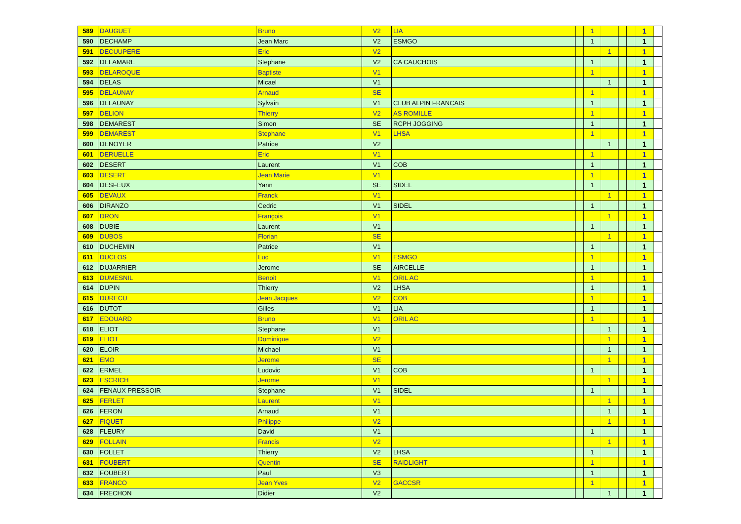| 589 | DAUGUET | Bruno | V2 | LIA | | 1 | | | | 1 | |
| 590 | DECHAMP | Jean Marc | V2 | ESMGO | | 1 | | | | 1 | |
| 591 | DECUUPERE | Eric | V2 | | | | 1 | | | 1 | |
| 592 | DELAMARE | Stephane | V2 | CA CAUCHOIS | | 1 | | | | 1 | |
| 593 | DELAROQUE | Baptiste | V1 | | | 1 | | | | 1 | |
| 594 | DELAS | Micael | V1 | | | | 1 | | | 1 | |
| 595 | DELAUNAY | Arnaud | SE | | | 1 | | | | 1 | |
| 596 | DELAUNAY | Sylvain | V1 | CLUB ALPIN FRANCAIS | | 1 | | | | 1 | |
| 597 | DELION | Thierry | V2 | AS ROMILLE | | 1 | | | | 1 | |
| 598 | DEMAREST | Simon | SE | RCPH JOGGING | | 1 | | | | 1 | |
| 599 | DEMAREST | Stephane | V1 | LHSA | | 1 | | | | 1 | |
| 600 | DENOYER | Patrice | V2 | | | | 1 | | | 1 | |
| 601 | DERUELLE | Eric | V1 | | | 1 | | | | 1 | |
| 602 | DESERT | Laurent | V1 | COB | | 1 | | | | 1 | |
| 603 | DESERT | Jean Marie | V1 | | | 1 | | | | 1 | |
| 604 | DESFEUX | Yann | SE | SIDEL | | 1 | | | | 1 | |
| 605 | DEVAUX | Franck | V1 | | | | 1 | | | 1 | |
| 606 | DIRANZO | Cedric | V1 | SIDEL | | 1 | | | | 1 | |
| 607 | DRON | François | V1 | | | | 1 | | | 1 | |
| 608 | DUBIE | Laurent | V1 | | | 1 | | | | 1 | |
| 609 | DUBOS | Florian | SE | | | | 1 | | | 1 | |
| 610 | DUCHEMIN | Patrice | V1 | | | 1 | | | | 1 | |
| 611 | DUCLOS | Luc | V1 | ESMGO | | 1 | | | | 1 | |
| 612 | DUJARRIER | Jerome | SE | AIRCELLE | | 1 | | | | 1 | |
| 613 | DUMESNIL | Benoit | V1 | ORIL AC | | 1 | | | | 1 | |
| 614 | DUPIN | Thierry | V2 | LHSA | | 1 | | | | 1 | |
| 615 | DURECU | Jean Jacques | V2 | COB | | 1 | | | | 1 | |
| 616 | DUTOT | Gilles | V1 | LIA | | 1 | | | | 1 | |
| 617 | EDOUARD | Bruno | V1 | ORIL AC | | 1 | | | | 1 | |
| 618 | ELIOT | Stephane | V1 | | | | 1 | | | 1 | |
| 619 | ELIOT | Dominique | V2 | | | | 1 | | | 1 | |
| 620 | ELOIR | Michael | V1 | | | | 1 | | | 1 | |
| 621 | EMO | Jerome | SE | | | | 1 | | | 1 | |
| 622 | ERMEL | Ludovic | V1 | COB | | 1 | | | | 1 | |
| 623 | ESCRICH | Jerome | V1 | | | | 1 | | | 1 | |
| 624 | FENAUX PRESSOIR | Stephane | V1 | SIDEL | | 1 | | | | 1 | |
| 625 | FERLET | Laurent | V1 | | | | 1 | | | 1 | |
| 626 | FERON | Arnaud | V1 | | | | 1 | | | 1 | |
| 627 | FIQUET | Philippe | V2 | | | | 1 | | | 1 | |
| 628 | FLEURY | David | V1 | | | 1 | | | | 1 | |
| 629 | FOLLAIN | Francis | V2 | | | | 1 | | | 1 | |
| 630 | FOLLET | Thierry | V2 | LHSA | | 1 | | | | 1 | |
| 631 | FOUBERT | Quentin | SE | RAIDLIGHT | | 1 | | | | 1 | |
| 632 | FOUBERT | Paul | V3 | | | 1 | | | | 1 | |
| 633 | FRANCO | Jean Yves | V2 | GACCSR | | 1 | | | | 1 | |
| 634 | FRECHON | Didier | V2 | | | | 1 | | | 1 | |